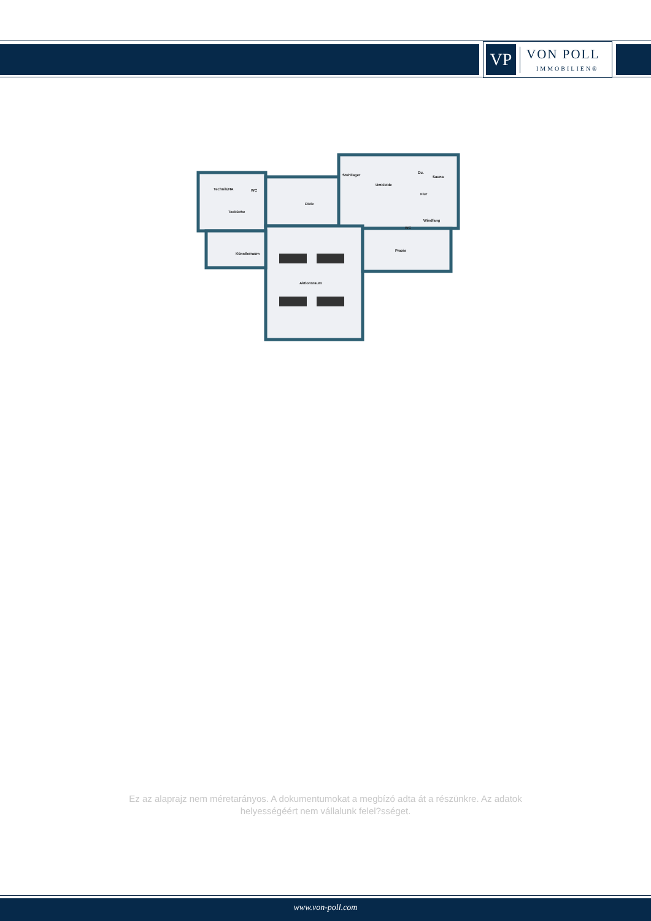VP
VON POLL
IMMOBILIEN®
Technik/HA WC
Teeküche
Diele
Stuhllager
Umkleide
Du.
Sauna
Flur
Windfang
WC
Künstlerraum
Praxis
Aktionsraum
Ez az alaprajz nem méretarányos. A dokumentumokat a megbízó adta át a részünkre. Az adatok helyességéért nem vállalunk felel?sséget.
www.von-poll.com